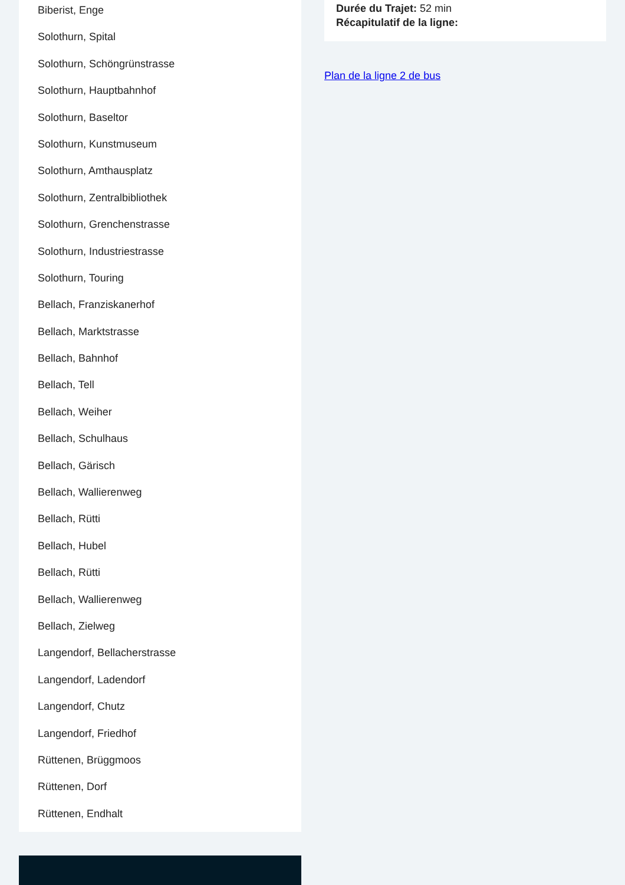Biberist, Enge
Solothurn, Spital
Solothurn, Schöngrünstrasse
Solothurn, Hauptbahnhof
Solothurn, Baseltor
Solothurn, Kunstmuseum
Solothurn, Amthausplatz
Solothurn, Zentralbibliothek
Solothurn, Grenchenstrasse
Solothurn, Industriestrasse
Solothurn, Touring
Bellach, Franziskanerhof
Bellach, Marktstrasse
Bellach, Bahnhof
Bellach, Tell
Bellach, Weiher
Bellach, Schulhaus
Bellach, Gärisch
Bellach, Wallierenweg
Bellach, Rütti
Bellach, Hubel
Bellach, Rütti
Bellach, Wallierenweg
Bellach, Zielweg
Langendorf, Bellacherstrasse
Langendorf, Ladendorf
Langendorf, Chutz
Langendorf, Friedhof
Rüttenen, Brüggmoos
Rüttenen, Dorf
Rüttenen, Endhalt
Durée du Trajet: 52 min
Récapitulatif de la ligne:
Plan de la ligne 2 de bus